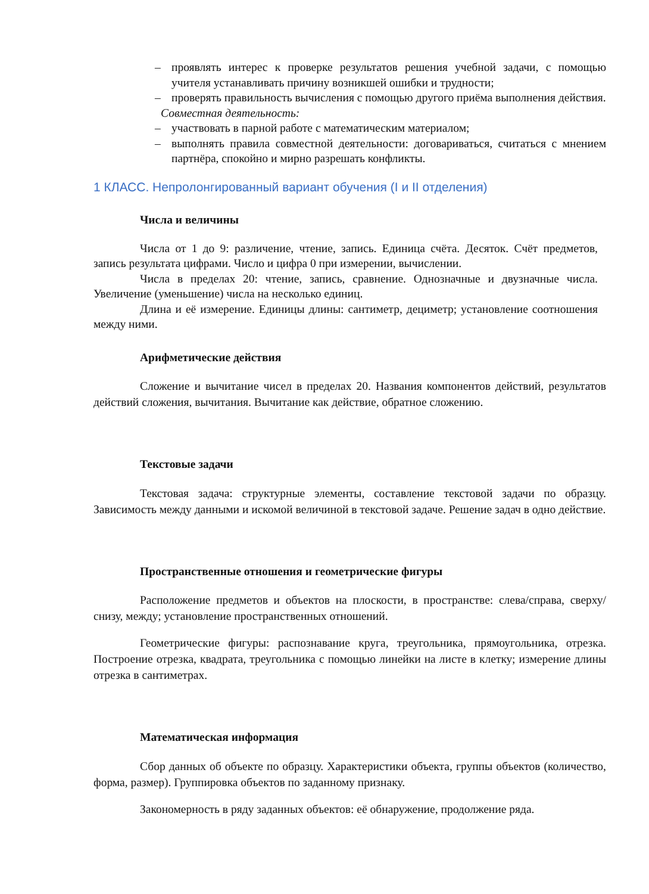– проявлять интерес к проверке результатов решения учебной задачи, с помощью учителя устанавливать причину возникшей ошибки и трудности;
– проверять правильность вычисления с помощью другого приёма выполнения действия.
Совместная деятельность:
– участвовать в парной работе с математическим материалом;
– выполнять правила совместной деятельности: договариваться, считаться с мнением партнёра, спокойно и мирно разрешать конфликты.
1 КЛАСС. Непролонгированный вариант обучения (I и II отделения)
Числа и величины
Числа от 1 до 9: различение, чтение, запись. Единица счёта. Десяток. Счёт предметов, запись результата цифрами. Число и цифра 0 при измерении, вычислении.
Числа в пределах 20: чтение, запись, сравнение. Однозначные и двузначные числа. Увеличение (уменьшение) числа на несколько единиц.
Длина и её измерение. Единицы длины: сантиметр, дециметр; установление соотношения между ними.
Арифметические действия
Сложение и вычитание чисел в пределах 20. Названия компонентов действий, результатов действий сложения, вычитания. Вычитание как действие, обратное сложению.
Текстовые задачи
Текстовая задача: структурные элементы, составление текстовой задачи по образцу. Зависимость между данными и искомой величиной в текстовой задаче. Решение задач в одно действие.
Пространственные отношения и геометрические фигуры
Расположение предметов и объектов на плоскости, в пространстве: слева/справа, сверху/снизу, между; установление пространственных отношений.
Геометрические фигуры: распознавание круга, треугольника, прямоугольника, отрезка. Построение отрезка, квадрата, треугольника с помощью линейки на листе в клетку; измерение длины отрезка в сантиметрах.
Математическая информация
Сбор данных об объекте по образцу. Характеристики объекта, группы объектов (количество, форма, размер). Группировка объектов по заданному признаку.
Закономерность в ряду заданных объектов: её обнаружение, продолжение ряда.